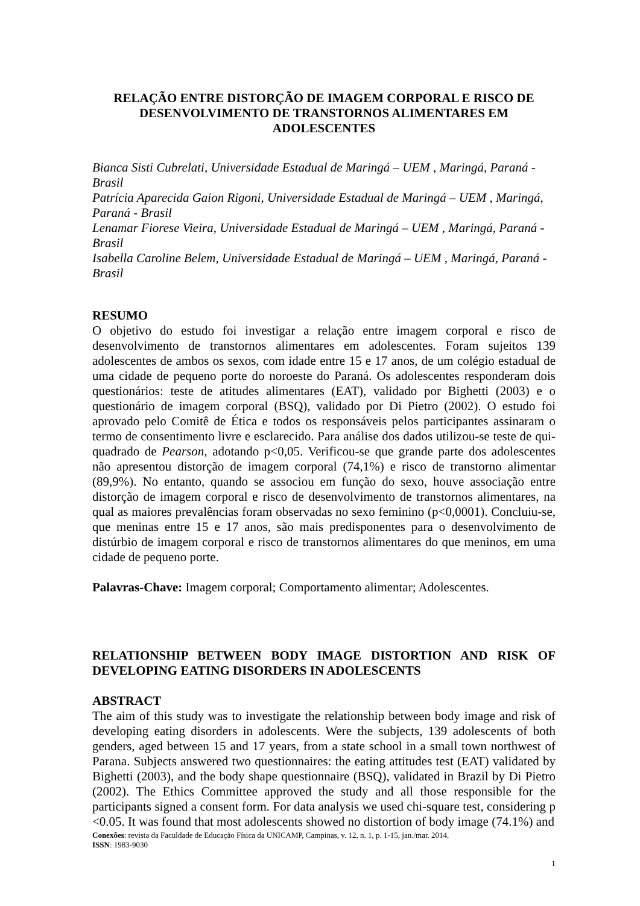RELAÇÃO ENTRE DISTORÇÃO DE IMAGEM CORPORAL E RISCO DE DESENVOLVIMENTO DE TRANSTORNOS ALIMENTARES EM ADOLESCENTES
Bianca Sisti Cubrelati, Universidade Estadual de Maringá – UEM , Maringá, Paraná - Brasil
Patrícia Aparecida Gaion Rigoni, Universidade Estadual de Maringá – UEM , Maringá, Paraná - Brasil
Lenamar Fiorese Vieira, Universidade Estadual de Maringá – UEM , Maringá, Paraná - Brasil
Isabella Caroline Belem, Universidade Estadual de Maringá – UEM , Maringá, Paraná - Brasil
RESUMO
O objetivo do estudo foi investigar a relação entre imagem corporal e risco de desenvolvimento de transtornos alimentares em adolescentes. Foram sujeitos 139 adolescentes de ambos os sexos, com idade entre 15 e 17 anos, de um colégio estadual de uma cidade de pequeno porte do noroeste do Paraná. Os adolescentes responderam dois questionários: teste de atitudes alimentares (EAT), validado por Bighetti (2003) e o questionário de imagem corporal (BSQ), validado por Di Pietro (2002). O estudo foi aprovado pelo Comitê de Ética e todos os responsáveis pelos participantes assinaram o termo de consentimento livre e esclarecido. Para análise dos dados utilizou-se teste de qui-quadrado de Pearson, adotando p<0,05. Verificou-se que grande parte dos adolescentes não apresentou distorção de imagem corporal (74,1%) e risco de transtorno alimentar (89,9%). No entanto, quando se associou em função do sexo, houve associação entre distorção de imagem corporal e risco de desenvolvimento de transtornos alimentares, na qual as maiores prevalências foram observadas no sexo feminino (p<0,0001). Concluiu-se, que meninas entre 15 e 17 anos, são mais predisponentes para o desenvolvimento de distúrbio de imagem corporal e risco de transtornos alimentares do que meninos, em uma cidade de pequeno porte.
Palavras-Chave: Imagem corporal; Comportamento alimentar; Adolescentes.
RELATIONSHIP BETWEEN BODY IMAGE DISTORTION AND RISK OF DEVELOPING EATING DISORDERS IN ADOLESCENTS
ABSTRACT
The aim of this study was to investigate the relationship between body image and risk of developing eating disorders in adolescents. Were the subjects, 139 adolescents of both genders, aged between 15 and 17 years, from a state school in a small town northwest of Parana. Subjects answered two questionnaires: the eating attitudes test (EAT) validated by Bighetti (2003), and the body shape questionnaire (BSQ), validated in Brazil by Di Pietro (2002). The Ethics Committee approved the study and all those responsible for the participants signed a consent form. For data analysis we used chi-square test, considering p <0.05. It was found that most adolescents showed no distortion of body image (74.1%) and
Conexões: revista da Faculdade de Educação Física da UNICAMP, Campinas, v. 12, n. 1, p. 1-15, jan./mar. 2014.
ISSN: 1983-9030
1